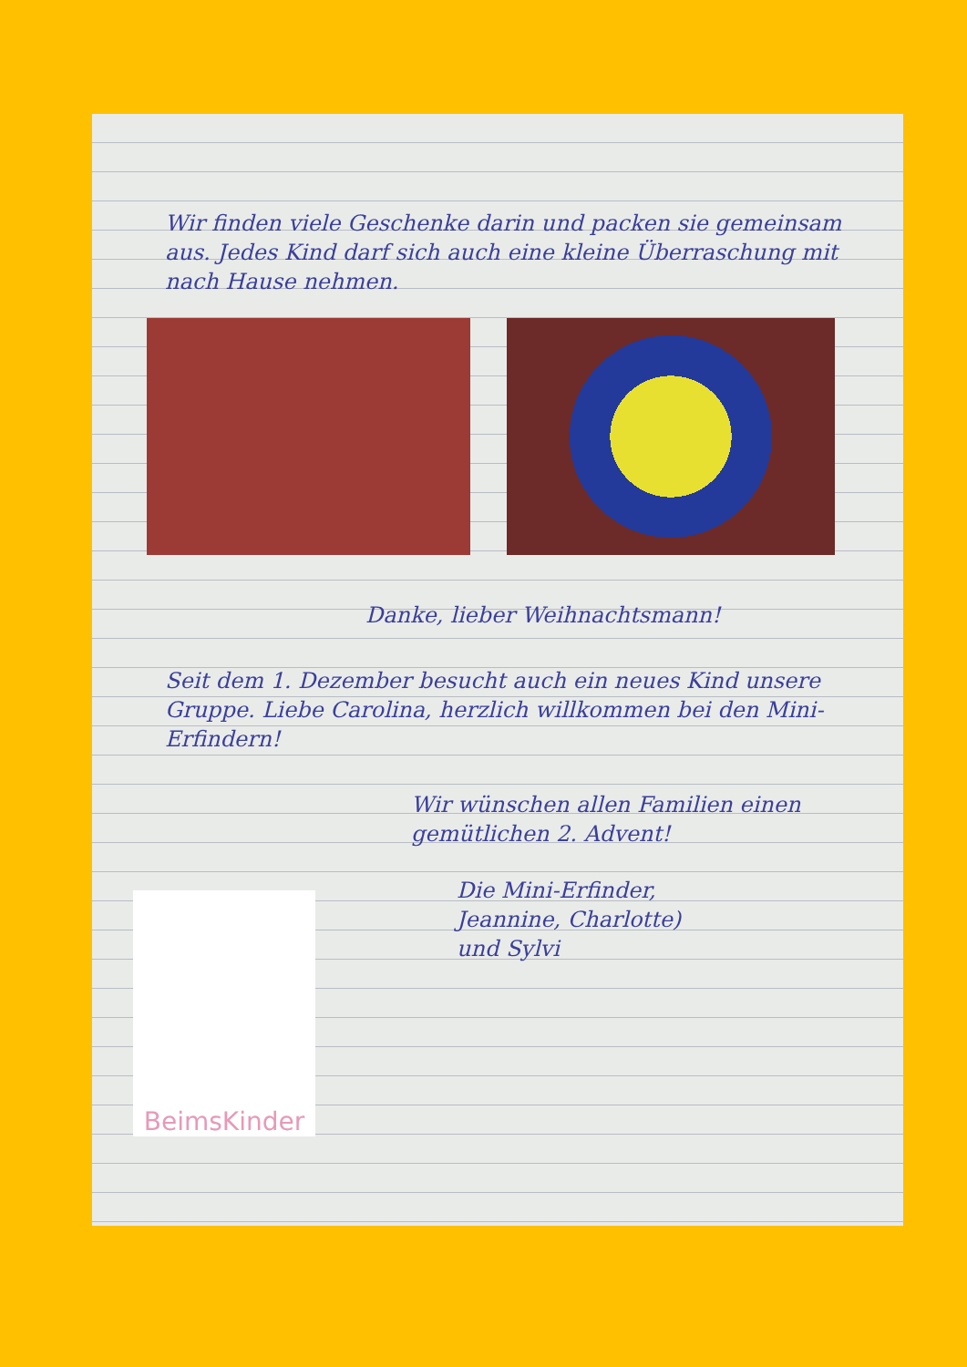Wir finden viele Geschenke darin und packen sie gemeinsam aus. Jedes Kind darf sich auch eine kleine Überraschung mit nach Hause nehmen.
Danke, lieber Weihnachtsmann!
Seit dem 1. Dezember besucht auch ein neues Kind unsere Gruppe. Liebe Carolina, herzlich willkommen bei den Mini-Erfindern!
Wir wünschen allen Familien einen gemütlichen 2. Advent!
Die Mini-Erfinder,
Jeannine, Charlotte)
und Sylvi
BeimsKinder